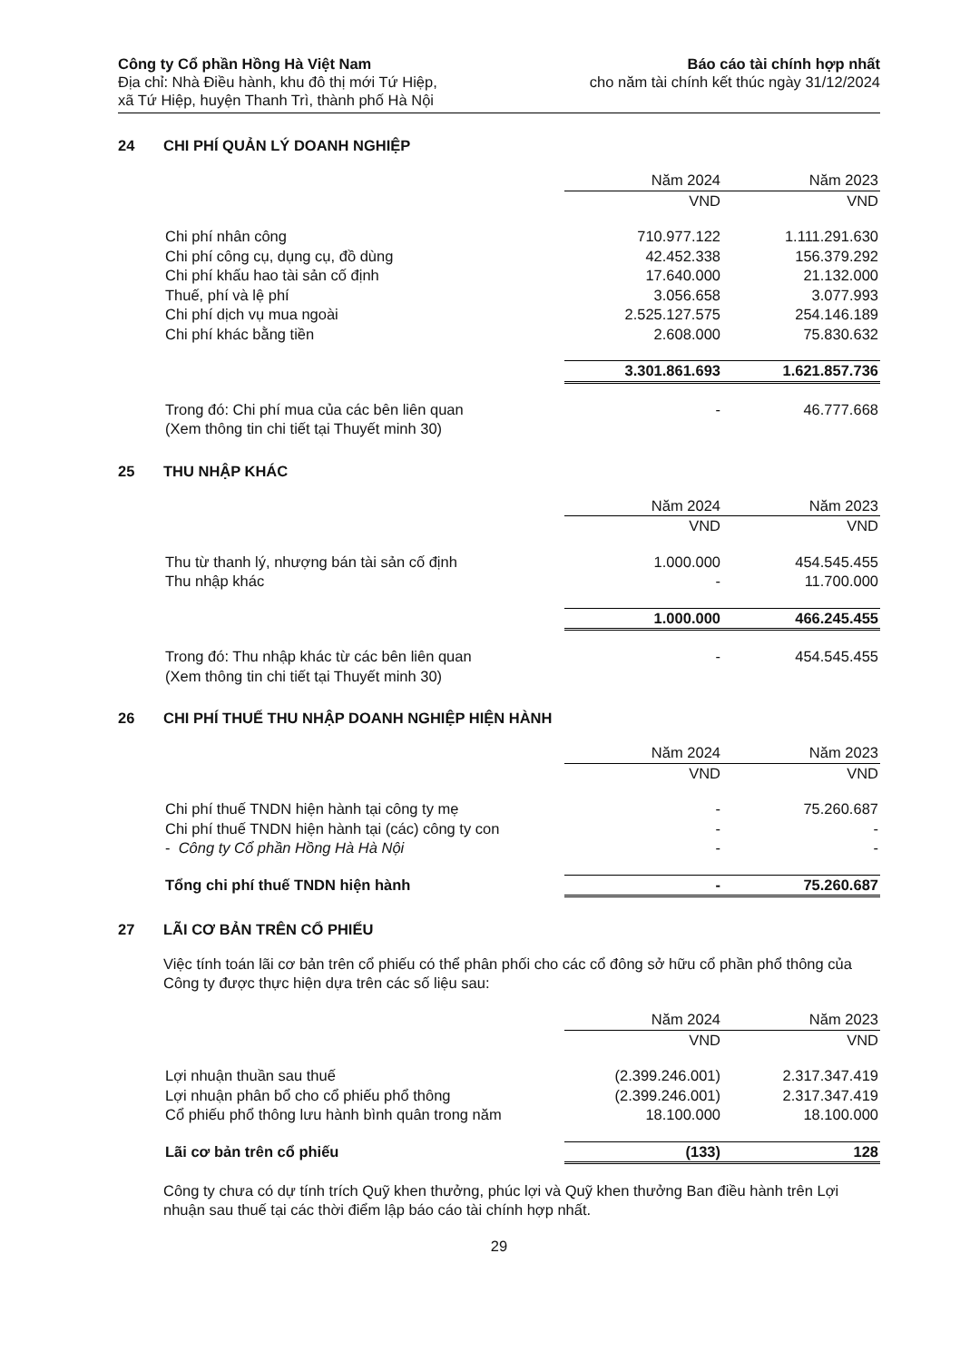Công ty Cổ phần Hồng Hà Việt Nam
Địa chỉ: Nhà Điều hành, khu đô thị mới Tứ Hiệp,
xã Tứ Hiệp, huyện Thanh Trì, thành phố Hà Nội
Báo cáo tài chính hợp nhất
cho năm tài chính kết thúc ngày 31/12/2024
24 CHI PHÍ QUẢN LÝ DOANH NGHIỆP
| | Năm 2024 | Năm 2023 |
| --- | --- | --- |
| | VND | VND |
| Chi phí nhân công | 710.977.122 | 1.111.291.630 |
| Chi phí công cụ, dụng cụ, đồ dùng | 42.452.338 | 156.379.292 |
| Chi phí khấu hao tài sản cố định | 17.640.000 | 21.132.000 |
| Thuế, phí và lệ phí | 3.056.658 | 3.077.993 |
| Chi phí dịch vụ mua ngoài | 2.525.127.575 | 254.146.189 |
| Chi phí khác bằng tiền | 2.608.000 | 75.830.632 |
| | 3.301.861.693 | 1.621.857.736 |
| Trong đó: Chi phí mua của các bên liên quan (Xem thông tin chi tiết tại Thuyết minh 30) | - | 46.777.668 |
25 THU NHẬP KHÁC
| | Năm 2024 | Năm 2023 |
| --- | --- | --- |
| | VND | VND |
| Thu từ thanh lý, nhượng bán tài sản cố định | 1.000.000 | 454.545.455 |
| Thu nhập khác | - | 11.700.000 |
| | 1.000.000 | 466.245.455 |
| Trong đó: Thu nhập khác từ các bên liên quan (Xem thông tin chi tiết tại Thuyết minh 30) | - | 454.545.455 |
26 CHI PHÍ THUẾ THU NHẬP DOANH NGHIỆP HIỆN HÀNH
| | Năm 2024 | Năm 2023 |
| --- | --- | --- |
| | VND | VND |
| Chi phí thuế TNDN hiện hành tại công ty mẹ | - | 75.260.687 |
| Chi phí thuế TNDN hiện hành tại (các) công ty con | - | - |
| - Công ty Cổ phần Hồng Hà Hà Nội | - | - |
| Tổng chi phí thuế TNDN hiện hành | - | 75.260.687 |
27 LÃI CƠ BẢN TRÊN CỔ PHIẾU
Việc tính toán lãi cơ bản trên cổ phiếu có thể phân phối cho các cổ đông sở hữu cổ phần phổ thông của Công ty được thực hiện dựa trên các số liệu sau:
| | Năm 2024 | Năm 2023 |
| --- | --- | --- |
| | VND | VND |
| Lợi nhuận thuần sau thuế | (2.399.246.001) | 2.317.347.419 |
| Lợi nhuận phân bổ cho cổ phiếu phổ thông | (2.399.246.001) | 2.317.347.419 |
| Cổ phiếu phổ thông lưu hành bình quân trong năm | 18.100.000 | 18.100.000 |
| Lãi cơ bản trên cổ phiếu | (133) | 128 |
Công ty chưa có dự tính trích Quỹ khen thưởng, phúc lợi và Quỹ khen thưởng Ban điều hành trên Lợi nhuận sau thuế tại các thời điểm lập báo cáo tài chính hợp nhất.
29